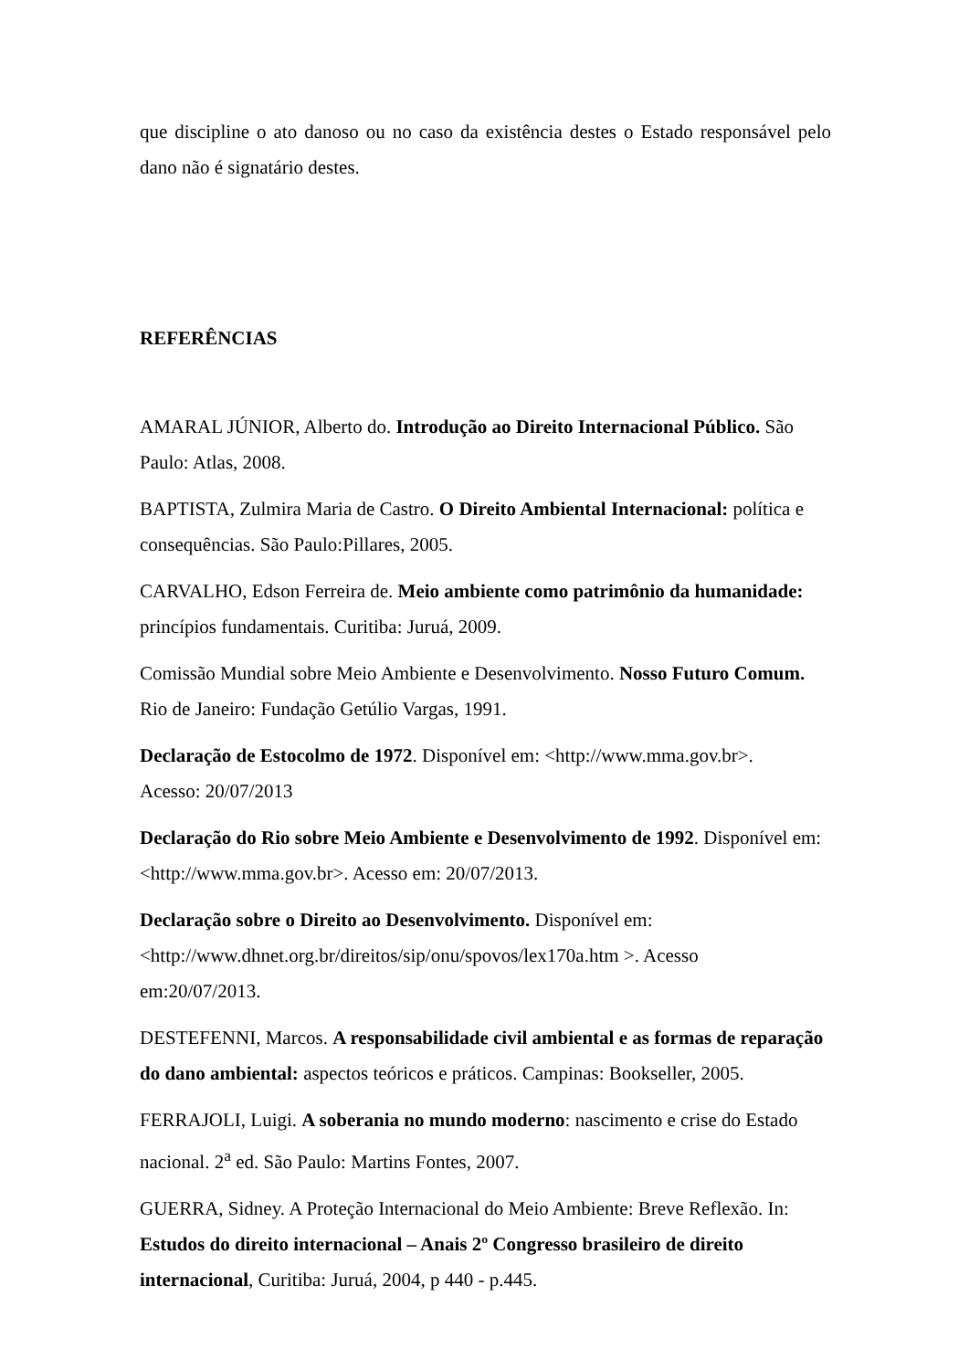que discipline o ato danoso ou no caso da existência destes o Estado responsável pelo dano não é signatário destes.
REFERÊNCIAS
AMARAL JÚNIOR, Alberto do. Introdução ao Direito Internacional Público. São Paulo: Atlas, 2008.
BAPTISTA, Zulmira Maria de Castro. O Direito Ambiental Internacional: política e consequências. São Paulo:Pillares, 2005.
CARVALHO, Edson Ferreira de. Meio ambiente como patrimônio da humanidade: princípios fundamentais. Curitiba: Juruá, 2009.
Comissão Mundial sobre Meio Ambiente e Desenvolvimento. Nosso Futuro Comum. Rio de Janeiro: Fundação Getúlio Vargas, 1991.
Declaração de Estocolmo de 1972. Disponível em: <http://www.mma.gov.br>.
Acesso: 20/07/2013
Declaração do Rio sobre Meio Ambiente e Desenvolvimento de 1992. Disponível em: <http://www.mma.gov.br>. Acesso em: 20/07/2013.
Declaração sobre o Direito ao Desenvolvimento. Disponível em:
<http://www.dhnet.org.br/direitos/sip/onu/spovos/lex170a.htm >. Acesso
em:20/07/2013.
DESTEFENNI, Marcos. A responsabilidade civil ambiental e as formas de reparação do dano ambiental: aspectos teóricos e práticos. Campinas: Bookseller, 2005.
FERRAJOLI, Luigi. A soberania no mundo moderno: nascimento e crise do Estado nacional. 2<sup>a</sup> ed. São Paulo: Martins Fontes, 2007.
GUERRA, Sidney. A Proteção Internacional do Meio Ambiente: Breve Reflexão. In: Estudos do direito internacional – Anais 2º Congresso brasileiro de direito internacional, Curitiba: Juruá, 2004, p 440 - p.445.